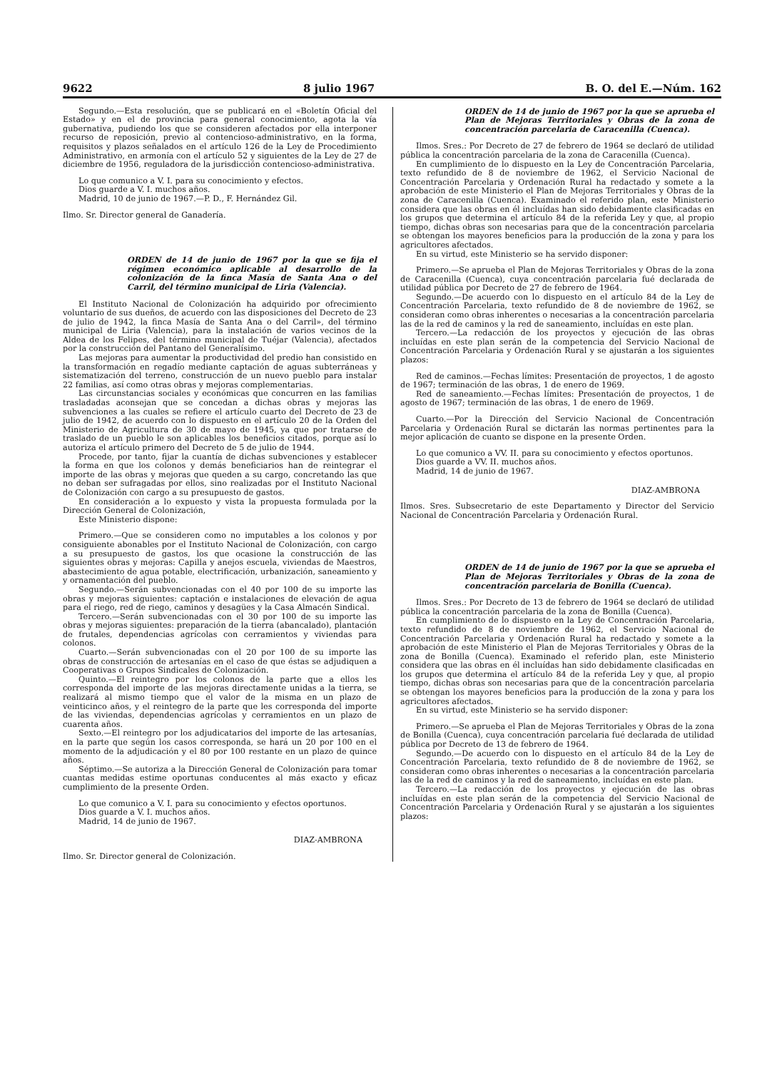9622 8 julio 1967 B. O. del E.—Núm. 162
Segundo.—Esta resolución, que se publicará en el «Boletín Oficial del Estado» y en el de provincia para general conocimiento, agota la vía gubernativa, pudiendo los que se consideren afectados por ella interponer recurso de reposición, previo al contencioso-administrativo, en la forma, requisitos y plazos señalados en el artículo 126 de la Ley de Procedimiento Administrativo, en armonía con el artículo 52 y siguientes de la Ley de 27 de diciembre de 1956, reguladora de la jurisdicción contencioso-administrativa.
Lo que comunico a V. I. para su conocimiento y efectos.
Dios guarde a V. I. muchos años.
Madrid, 10 de junio de 1967.—P. D., F. Hernández Gil.
Ilmo. Sr. Director general de Ganadería.
ORDEN de 14 de junio de 1967 por la que se fija el régimen económico aplicable al desarrollo de la colonización de la finca Masía de Santa Ana o del Carril, del término municipal de Liria (Valencia).
El Instituto Nacional de Colonización ha adquirido por ofrecimiento voluntario de sus dueños, de acuerdo con las disposiciones del Decreto de 23 de julio de 1942, la finca Masía de Santa Ana o del Carril», del término municipal de Liria (Valencia), para la instalación de varios vecinos de la Aldea de los Felipes, del término municipal de Tuéjar (Valencia), afectados por la construcción del Pantano del Generalísimo.
Las mejoras para aumentar la productividad del predio han consistido en la transformación en regadío mediante captación de aguas subterráneas y sistematización del terreno, construcción de un nuevo pueblo para instalar 22 familias, así como otras obras y mejoras complementarias.
Las circunstancias sociales y económicas que concurren en las familias trasladadas aconsejan que se concedan a dichas obras y mejoras las subvenciones a las cuales se refiere el artículo cuarto del Decreto de 23 de julio de 1942, de acuerdo con lo dispuesto en el artículo 20 de la Orden del Ministerio de Agricultura de 30 de mayo de 1945, ya que por tratarse de traslado de un pueblo le son aplicables los beneficios citados, porque así lo autoriza el artículo primero del Decreto de 5 de julio de 1944.
Procede, por tanto, fijar la cuantía de dichas subvenciones y establecer la forma en que los colonos y demás beneficiarios han de reintegrar el importe de las obras y mejoras que queden a su cargo, concretando las que no deban ser sufragadas por ellos, sino realizadas por el Instituto Nacional de Colonización con cargo a su presupuesto de gastos.
En consideración a lo expuesto y vista la propuesta formulada por la Dirección General de Colonización,
Este Ministerio dispone:
Primero.—Que se consideren como no imputables a los colonos y por consiguiente abonables por el Instituto Nacional de Colonización, con cargo a su presupuesto de gastos, los que ocasione la construcción de las siguientes obras y mejoras: Capilla y anejos escuela, viviendas de Maestros, abastecimiento de agua potable, electrificación, urbanización, saneamiento y y ornamentación del pueblo.
Segundo.—Serán subvencionadas con el 40 por 100 de su importe las obras y mejoras siguientes: captación e instalaciones de elevación de agua para el riego, red de riego, caminos y desagües y la Casa Almacén Sindical.
Tercero.—Serán subvencionadas con el 30 por 100 de su importe las obras y mejoras siguientes: preparación de la tierra (abancalado), plantación de frutales, dependencias agrícolas con cerramientos y viviendas para colonos.
Cuarto.—Serán subvencionadas con el 20 por 100 de su importe las obras de construcción de artesanías en el caso de que éstas se adjudiquen a Cooperativas o Grupos Sindicales de Colonización.
Quinto.—El reintegro por los colonos de la parte que a ellos les corresponda del importe de las mejoras directamente unidas a la tierra, se realizará al mismo tiempo que el valor de la misma en un plazo de veinticinco años, y el reintegro de la parte que les corresponda del importe de las viviendas, dependencias agrícolas y cerramientos en un plazo de cuarenta años.
Sexto.—El reintegro por los adjudicatarios del importe de las artesanías, en la parte que según los casos corresponda, se hará un 20 por 100 en el momento de la adjudicación y el 80 por 100 restante en un plazo de quince años.
Séptimo.—Se autoriza a la Dirección General de Colonización para tomar cuantas medidas estime oportunas conducentes al más exacto y eficaz cumplimiento de la presente Orden.
Lo que comunico a V. I. para su conocimiento y efectos oportunos.
Dios guarde a V. I. muchos años.
Madrid, 14 de junio de 1967.
DIAZ-AMBRONA
Ilmo. Sr. Director general de Colonización.
ORDEN de 14 de junio de 1967 por la que se aprueba el Plan de Mejoras Territoriales y Obras de la zona de concentración parcelaria de Caracenilla (Cuenca).
Ilmos. Sres.: Por Decreto de 27 de febrero de 1964 se declaró de utilidad pública la concentración parcelaria de la zona de Caracenilla (Cuenca).
En cumplimiento de lo dispuesto en la Ley de Concentración Parcelaria, texto refundido de 8 de noviembre de 1962, el Servicio Nacional de Concentración Parcelaria y Ordenación Rural ha redactado y somete a la aprobación de este Ministerio el Plan de Mejoras Territoriales y Obras de la zona de Caracenilla (Cuenca). Examinado el referido plan, este Ministerio considera que las obras en él incluídas han sido debidamente clasificadas en los grupos que determina el artículo 84 de la referida Ley y que, al propio tiempo, dichas obras son necesarias para que de la concentración parcelaria se obtengan los mayores beneficios para la producción de la zona y para los agricultores afectados.
En su virtud, este Ministerio se ha servido disponer:
Primero.—Se aprueba el Plan de Mejoras Territoriales y Obras de la zona de Caracenilla (Cuenca), cuya concentración parcelaria fué declarada de utilidad pública por Decreto de 27 de febrero de 1964.
Segundo.—De acuerdo con lo dispuesto en el artículo 84 de la Ley de Concentración Parcelaria, texto refundido de 8 de noviembre de 1962, se consideran como obras inherentes o necesarias a la concentración parcelaria las de la red de caminos y la red de saneamiento, incluídas en este plan.
Tercero.—La redacción de los proyectos y ejecución de las obras incluídas en este plan serán de la competencia del Servicio Nacional de Concentración Parcelaria y Ordenación Rural y se ajustarán a los siguientes plazos:
Red de caminos.—Fechas límites: Presentación de proyectos, 1 de agosto de 1967; terminación de las obras, 1 de enero de 1969.
Red de saneamiento.—Fechas límites: Presentación de proyectos, 1 de agosto de 1967; terminación de las obras, 1 de enero de 1969.
Cuarto.—Por la Dirección del Servicio Nacional de Concentración Parcelaria y Ordenación Rural se dictarán las normas pertinentes para la mejor aplicación de cuanto se dispone en la presente Orden.
Lo que comunico a VV. II. para su conocimiento y efectos oportunos.
Dios guarde a VV. II. muchos años.
Madrid, 14 de junio de 1967.
DIAZ-AMBRONA
Ilmos. Sres. Subsecretario de este Departamento y Director del Servicio Nacional de Concentración Parcelaria y Ordenación Rural.
ORDEN de 14 de junio de 1967 por la que se aprueba el Plan de Mejoras Territoriales y Obras de la zona de concentración parcelaria de Bonilla (Cuenca).
Ilmos. Sres.: Por Decreto de 13 de febrero de 1964 se declaró de utilidad pública la concentración parcelaria de la zona de Bonilla (Cuenca).
En cumplimiento de lo dispuesto en la Ley de Concentración Parcelaria, texto refundido de 8 de noviembre de 1962, el Servicio Nacional de Concentración Parcelaria y Ordenación Rural ha redactado y somete a la aprobación de este Ministerio el Plan de Mejoras Territoriales y Obras de la zona de Bonilla (Cuenca). Examinado el referido plan, este Ministerio considera que las obras en él incluídas han sido debidamente clasificadas en los grupos que determina el artículo 84 de la referida Ley y que, al propio tiempo, dichas obras son necesarias para que de la concentración parcelaria se obtengan los mayores beneficios para la producción de la zona y para los agricultores afectados.
En su virtud, este Ministerio se ha servido disponer:
Primero.—Se aprueba el Plan de Mejoras Territoriales y Obras de la zona de Bonilla (Cuenca), cuya concentración parcelaria fué declarada de utilidad pública por Decreto de 13 de febrero de 1964.
Segundo.—De acuerdo con lo dispuesto en el artículo 84 de la Ley de Concentración Parcelaria, texto refundido de 8 de noviembre de 1962, se consideran como obras inherentes o necesarias a la concentración parcelaria las de la red de caminos y la red de saneamiento, incluídas en este plan.
Tercero.—La redacción de los proyectos y ejecución de las obras incluídas en este plan serán de la competencia del Servicio Nacional de Concentración Parcelaria y Ordenación Rural y se ajustarán a los siguientes plazos: